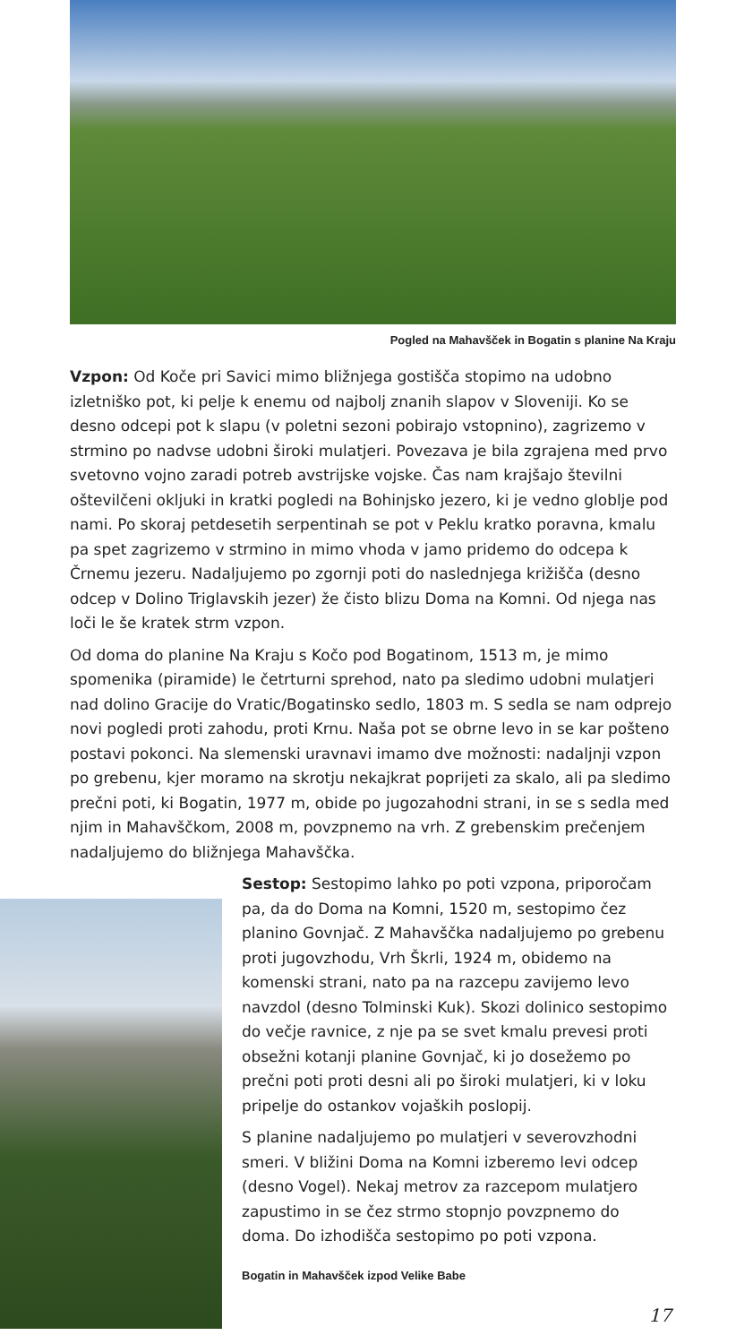Pogled na Mahavšček in Bogatin s planine Na Kraju
Vzpon: Od Koče pri Savici mimo bližnjega gostišča stopimo na udobno izletniško pot, ki pelje k enemu od najbolj znanih slapov v Sloveniji. Ko se desno odcepi pot k slapu (v poletni sezoni pobirajo vstopnino), zagrizemo v strmino po nadvse udobni široki mulatjeri. Povezava je bila zgrajena med prvo svetovno vojno zaradi potreb avstrijske vojske. Čas nam krajšajo številni oštevilčeni okljuki in kratki pogledi na Bohinjsko jezero, ki je vedno globlje pod nami. Po skoraj petdesetih serpentinah se pot v Peklu kratko poravna, kmalu pa spet zagrizemo v strmino in mimo vhoda v jamo pridemo do odcepa k Črnemu jezeru. Nadaljujemo po zgornji poti do naslednjega križišča (desno odcep v Dolino Triglavskih jezer) že čisto blizu Doma na Komni. Od njega nas loči le še kratek strm vzpon.
Od doma do planine Na Kraju s Kočo pod Bogatinom, 1513 m, je mimo spomenika (piramide) le četrturni sprehod, nato pa sledimo udobni mulatjeri nad dolino Gracije do Vratic/Bogatinsko sedlo, 1803 m. S sedla se nam odprejo novi pogledi proti zahodu, proti Krnu. Naša pot se obrne levo in se kar pošteno postavi pokonci. Na slemenski uravnavi imamo dve možnosti: nadaljnji vzpon po grebenu, kjer moramo na skrotju nekajkrat poprijeti za skalo, ali pa sledimo prečni poti, ki Bogatin, 1977 m, obide po jugozahodni strani, in se s sedla med njim in Mahavščkom, 2008 m, povzpnemo na vrh. Z grebenskim prečenjem nadaljujemo do bližnjega Mahavščka.
Sestop: Sestopimo lahko po poti vzpona, priporočam pa, da do Doma na Komni, 1520 m, sestopimo čez planino Govnjač. Z Mahavščka nadaljujemo po grebenu proti jugovzhodu, Vrh Škrli, 1924 m, obidemo na komenski strani, nato pa na razcepu zavijemo levo navzdol (desno Tolminski Kuk). Skozi dolinico sestopimo do večje ravnice, z nje pa se svet kmalu prevesi proti obsežni kotanji planine Govnjač, ki jo dosežemo po prečni poti proti desni ali po široki mulatjeri, ki v loku pripelje do ostankov vojaških poslopij.
S planine nadaljujemo po mulatjeri v severovzhodni smeri. V bližini Doma na Komni izberemo levi odcep (desno Vogel). Nekaj metrov za razcepom mulatjero zapustimo in se čez strmo stopnjo povzpnemo do doma. Do izhodišča sestopimo po poti vzpona.
Bogatin in Mahavšček izpod Velike Babe
17